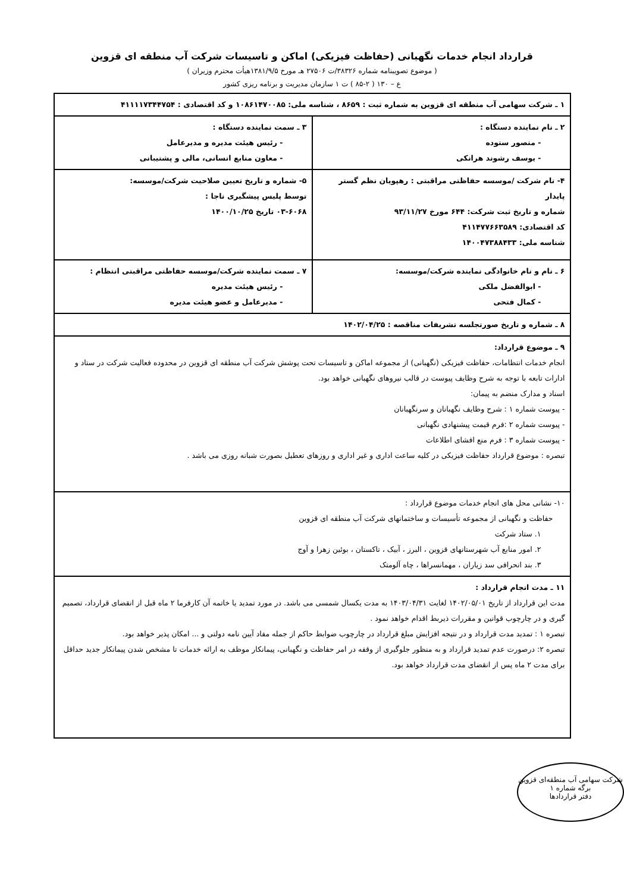قرارداد انجام خدمات نگهبانی (حفاظت فیزیکی) اماکن و تاسیسات شرکت آب منطقه ای قزوین
( موضوع تصویبنامه شماره ۳۸۳۲۶/ت ۲۷۵۰۶ هـ مورخ ۱۳۸۱/۹/۵هیأت محترم وزیران )
ع – ۱۳۰ ( ۲-۸۵ ) ت ۱ سازمان مدیریت و برنامه ریزی کشور
| ۱ ـ شرکت سهامی آب منطقه ای قزوین به شماره ثبت : ۸۶۵۹ ، شناسه ملی: ۱۰۸۶۱۴۷۰۰۸۵ و کد اقتصادی : ۴۱۱۱۱۷۳۴۴۷۵۴ | |
| ۲ ـ نام نماینده دستگاه : - منصور ستوده - یوسف رشوند هرانکی | ۳ ـ سمت نماینده دستگاه : - رئیس هیئت مدیره و مدیرعامل - معاون منابع انسانی، مالی و پشتیبانی |
| ۴- نام شرکت /موسسه حفاظتی مراقبتی : رهپویان نظم گستر پایدار شماره و تاریخ ثبت شرکت: ۶۴۴ مورخ ۹۳/۱۱/۲۷ کد اقتصادی: ۴۱۱۴۷۷۶۶۳۵۸۹ شناسه ملی: ۱۴۰۰۴۷۳۸۸۴۳۳ | ۵- شماره و تاریخ تعیین صلاحیت شرکت/موسسه: توسط پلیس پیشگیری ناجا : ۰۳-۶۰۶۸ تاریخ ۱۴۰۰/۱۰/۲۵ |
| ۶ ـ نام و نام خانوادگی نماینده شرکت/موسسه: - ابوالفضل ملکی - کمال فتحی | ۷ ـ سمت نماینده شرکت/موسسه حفاظتی مراقبتی انتظام : - رئیس هیئت مدیره - مدیرعامل و عضو هیئت مدیره |
| ۸ ـ شماره و تاریخ صورتجلسه تشریفات مناقصه : ۱۴۰۲/۰۴/۲۵ | |
| ۹ ـ موضوع قرارداد: انجام خدمات انتظامات، حفاظت فیزیکی (نگهبانی) از مجموعه اماکن و تاسیسات تحت پوشش شرکت آب منطقه ای قزوین در محدوده فعالیت شرکت در ستاد و ادارات تابعه با توجه به شرح وظایف پیوست در قالب نیروهای نگهبانی خواهد بود. اسناد و مدارک منضم به پیمان: - پیوست شماره ۱ : شرح وظایف نگهبانان و سرنگهبانان - پیوست شماره ۲ :فرم قیمت پیشنهادی نگهبانی - پیوست شماره ۳ : فرم منع افشای اطلاعات تبصره : موضوع قرارداد حفاظت فیزیکی در کلیه ساعت اداری و غیر اداری و روزهای تعطیل بصورت شبانه روزی می باشد . | |
| ۱۰- نشانی محل های انجام خدمات موضوع قرارداد : حفاظت و نگهبانی از مجموعه تأسیسات و ساختمانهای شرکت آب منطقه ای قزوین ۱. ستاد شرکت ۲. امور منابع آب شهرستانهای قزوین ، البرز ، آبیک ، تاکستان ، بوئین زهرا و آوج ۳. بند انحرافی سد زیاران ، مهمانسراها ، چاه آلومتک | |
| ۱۱ ـ مدت انجام قرارداد : مدت این قرارداد از تاریخ ۱۴۰۲/۰۵/۰۱ لغایت ۱۴۰۳/۰۴/۳۱ به مدت یکسال شمسی می باشد. در مورد تمدید یا خاتمه آن کارفرما ۲ ماه قبل از انقضای قرارداد، تصمیم گیری و در چارچوب قوانین و مقررات ذیربط اقدام خواهد نمود . تبصره ۱ : تمدید مدت قرارداد و در نتیجه افزایش مبلغ قرارداد در چارچوب ضوابط حاکم از جمله مفاد آیین نامه دولتی و ... امکان پذیر خواهد بود. تبصره ۲: درصورت عدم تمدید قرارداد و به منظور جلوگیری از وقفه در امر حفاظت و نگهبانی، پیمانکار موظف به ارائه خدمات تا مشخص شدن پیمانکار جدید حداقل برای مدت ۲ ماه پس از انقضای مدت قرارداد خواهد بود. | |
شرکت سهامی آب منطقه‌ای قزوین
برگه شماره ۱
دفتر قراردادها